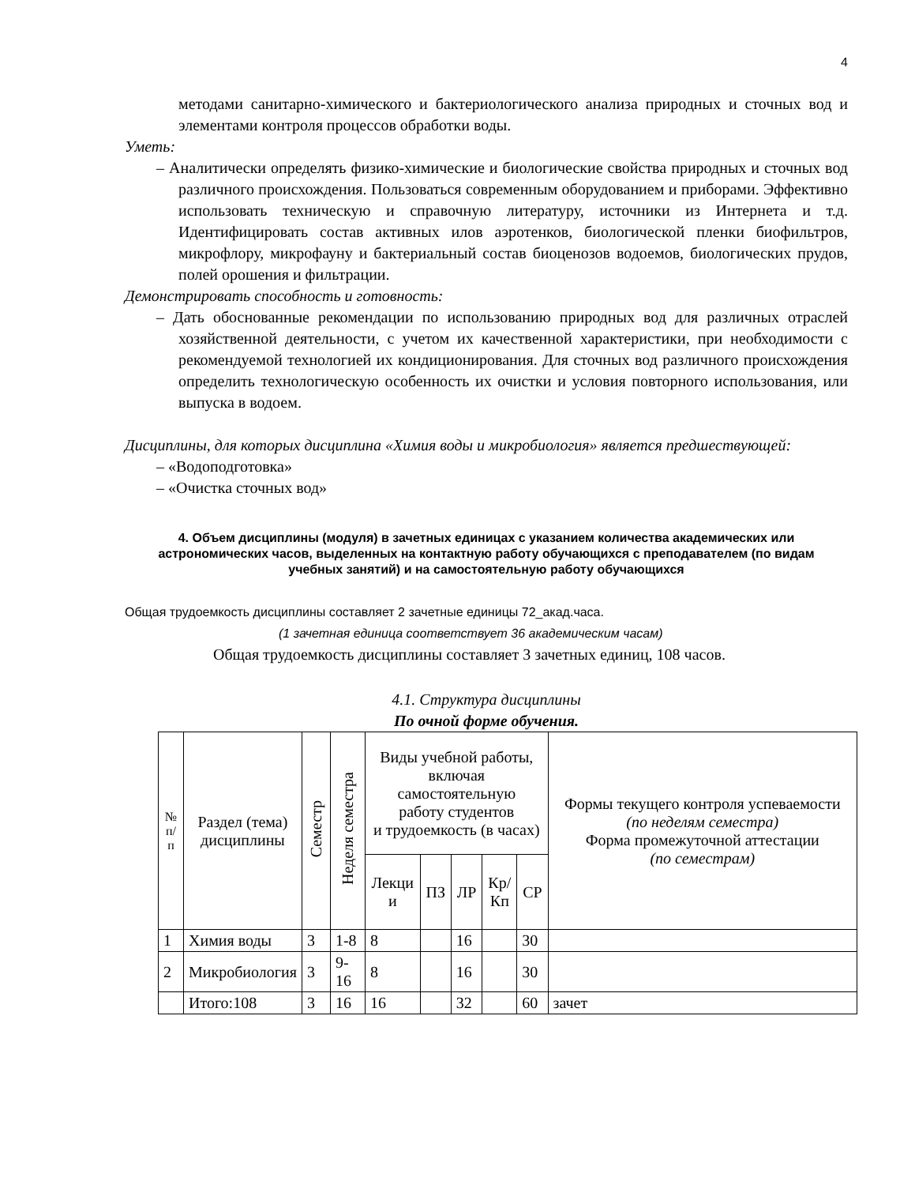4
методами санитарно-химического и бактериологического анализа природных и сточных вод и элементами контроля процессов обработки воды.
Уметь:
– Аналитически определять физико-химические и биологические свойства природных и сточных вод различного происхождения. Пользоваться современным оборудованием и приборами. Эффективно использовать техническую и справочную литературу, источники из Интернета и т.д. Идентифицировать состав активных илов аэротенков, биологической пленки биофильтров, микрофлору, микрофауну и бактериальный состав биоценозов водоемов, биологических прудов, полей орошения и фильтрации.
Демонстрировать способность и готовность:
– Дать обоснованные рекомендации по использованию природных вод для различных отраслей хозяйственной деятельности, с учетом их качественной характеристики, при необходимости с рекомендуемой технологией их кондиционирования. Для сточных вод различного происхождения определить технологическую особенность их очистки и условия повторного использования, или выпуска в водоем.
Дисциплины, для которых дисциплина «Химия воды и микробиология» является предшествующей:
– «Водоподготовка»
– «Очистка сточных вод»
4. Объем дисциплины (модуля) в зачетных единицах с указанием количества академических или астрономических часов, выделенных на контактную работу обучающихся с преподавателем (по видам учебных занятий) и на самостоятельную работу обучающихся
Общая трудоемкость дисциплины составляет 2 зачетные единицы 72_акад.часа.
(1 зачетная единица соответствует 36 академическим часам)
Общая трудоемкость дисциплины составляет 3 зачетных единиц, 108 часов.
4.1. Структура дисциплины
По очной форме обучения.
| № п/п | Раздел (тема) дисциплины | Семестр | Неделя семестра | Виды учебной работы, включая самостоятельную работу студентов и трудоемкость (в часах) | | | | | Формы текущего контроля успеваемости (по неделям семестра) Форма промежуточной аттестации (по семестрам) |
| --- | --- | --- | --- | --- | --- | --- | --- | --- | --- |
| | | | | Лекци и | ПЗ | ЛР | Кр/ Кп | СР | |
| 1 | Химия воды | 3 | 1-8 | 8 | | 16 | | 30 | |
| 2 | Микробиология | 3 | 9-16 | 8 | | 16 | | 30 | |
| | Итого:108 | 3 | 16 | 16 | | 32 | | 60 | зачет |